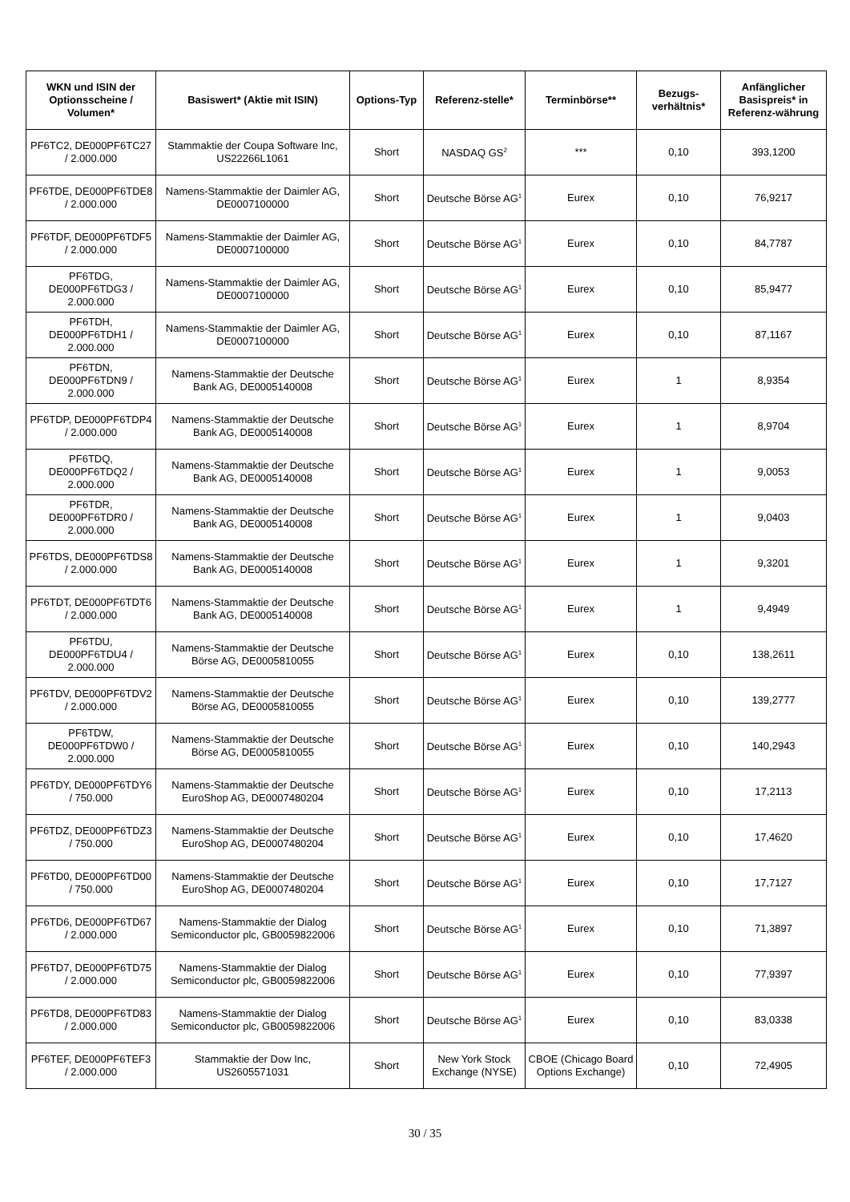| WKN und ISIN der Optionsscheine / Volumen* | Basiswert* (Aktie mit ISIN) | Options-Typ | Referenz-stelle* | Terminbörse** | Bezugs-verhältnis* | Anfänglicher Basispreis* in Referenz-währung |
| --- | --- | --- | --- | --- | --- | --- |
| PF6TC2, DE000PF6TC27 / 2.000.000 | Stammaktie der Coupa Software Inc, US22266L1061 | Short | NASDAQ GS<sup>2</sup> | *** | 0,10 | 393,1200 |
| PF6TDE, DE000PF6TDE8 / 2.000.000 | Namens-Stammaktie der Daimler AG, DE0007100000 | Short | Deutsche Börse AG<sup>1</sup> | Eurex | 0,10 | 76,9217 |
| PF6TDF, DE000PF6TDF5 / 2.000.000 | Namens-Stammaktie der Daimler AG, DE0007100000 | Short | Deutsche Börse AG<sup>1</sup> | Eurex | 0,10 | 84,7787 |
| PF6TDG, DE000PF6TDG3 / 2.000.000 | Namens-Stammaktie der Daimler AG, DE0007100000 | Short | Deutsche Börse AG<sup>1</sup> | Eurex | 0,10 | 85,9477 |
| PF6TDH, DE000PF6TDH1 / 2.000.000 | Namens-Stammaktie der Daimler AG, DE0007100000 | Short | Deutsche Börse AG<sup>1</sup> | Eurex | 0,10 | 87,1167 |
| PF6TDN, DE000PF6TDN9 / 2.000.000 | Namens-Stammaktie der Deutsche Bank AG, DE0005140008 | Short | Deutsche Börse AG<sup>1</sup> | Eurex | 1 | 8,9354 |
| PF6TDP, DE000PF6TDP4 / 2.000.000 | Namens-Stammaktie der Deutsche Bank AG, DE0005140008 | Short | Deutsche Börse AG<sup>1</sup> | Eurex | 1 | 8,9704 |
| PF6TDQ, DE000PF6TDQ2 / 2.000.000 | Namens-Stammaktie der Deutsche Bank AG, DE0005140008 | Short | Deutsche Börse AG<sup>1</sup> | Eurex | 1 | 9,0053 |
| PF6TDR, DE000PF6TDR0 / 2.000.000 | Namens-Stammaktie der Deutsche Bank AG, DE0005140008 | Short | Deutsche Börse AG<sup>1</sup> | Eurex | 1 | 9,0403 |
| PF6TDS, DE000PF6TDS8 / 2.000.000 | Namens-Stammaktie der Deutsche Bank AG, DE0005140008 | Short | Deutsche Börse AG<sup>1</sup> | Eurex | 1 | 9,3201 |
| PF6TDT, DE000PF6TDT6 / 2.000.000 | Namens-Stammaktie der Deutsche Bank AG, DE0005140008 | Short | Deutsche Börse AG<sup>1</sup> | Eurex | 1 | 9,4949 |
| PF6TDU, DE000PF6TDU4 / 2.000.000 | Namens-Stammaktie der Deutsche Börse AG, DE0005810055 | Short | Deutsche Börse AG<sup>1</sup> | Eurex | 0,10 | 138,2611 |
| PF6TDV, DE000PF6TDV2 / 2.000.000 | Namens-Stammaktie der Deutsche Börse AG, DE0005810055 | Short | Deutsche Börse AG<sup>1</sup> | Eurex | 0,10 | 139,2777 |
| PF6TDW, DE000PF6TDW0 / 2.000.000 | Namens-Stammaktie der Deutsche Börse AG, DE0005810055 | Short | Deutsche Börse AG<sup>1</sup> | Eurex | 0,10 | 140,2943 |
| PF6TDY, DE000PF6TDY6 / 750.000 | Namens-Stammaktie der Deutsche EuroShop AG, DE0007480204 | Short | Deutsche Börse AG<sup>1</sup> | Eurex | 0,10 | 17,2113 |
| PF6TDZ, DE000PF6TDZ3 / 750.000 | Namens-Stammaktie der Deutsche EuroShop AG, DE0007480204 | Short | Deutsche Börse AG<sup>1</sup> | Eurex | 0,10 | 17,4620 |
| PF6TD0, DE000PF6TD00 / 750.000 | Namens-Stammaktie der Deutsche EuroShop AG, DE0007480204 | Short | Deutsche Börse AG<sup>1</sup> | Eurex | 0,10 | 17,7127 |
| PF6TD6, DE000PF6TD67 / 2.000.000 | Namens-Stammaktie der Dialog Semiconductor plc, GB0059822006 | Short | Deutsche Börse AG<sup>1</sup> | Eurex | 0,10 | 71,3897 |
| PF6TD7, DE000PF6TD75 / 2.000.000 | Namens-Stammaktie der Dialog Semiconductor plc, GB0059822006 | Short | Deutsche Börse AG<sup>1</sup> | Eurex | 0,10 | 77,9397 |
| PF6TD8, DE000PF6TD83 / 2.000.000 | Namens-Stammaktie der Dialog Semiconductor plc, GB0059822006 | Short | Deutsche Börse AG<sup>1</sup> | Eurex | 0,10 | 83,0338 |
| PF6TEF, DE000PF6TEF3 / 2.000.000 | Stammaktie der Dow Inc, US2605571031 | Short | New York Stock Exchange (NYSE) | CBOE (Chicago Board Options Exchange) | 0,10 | 72,4905 |
30 / 35